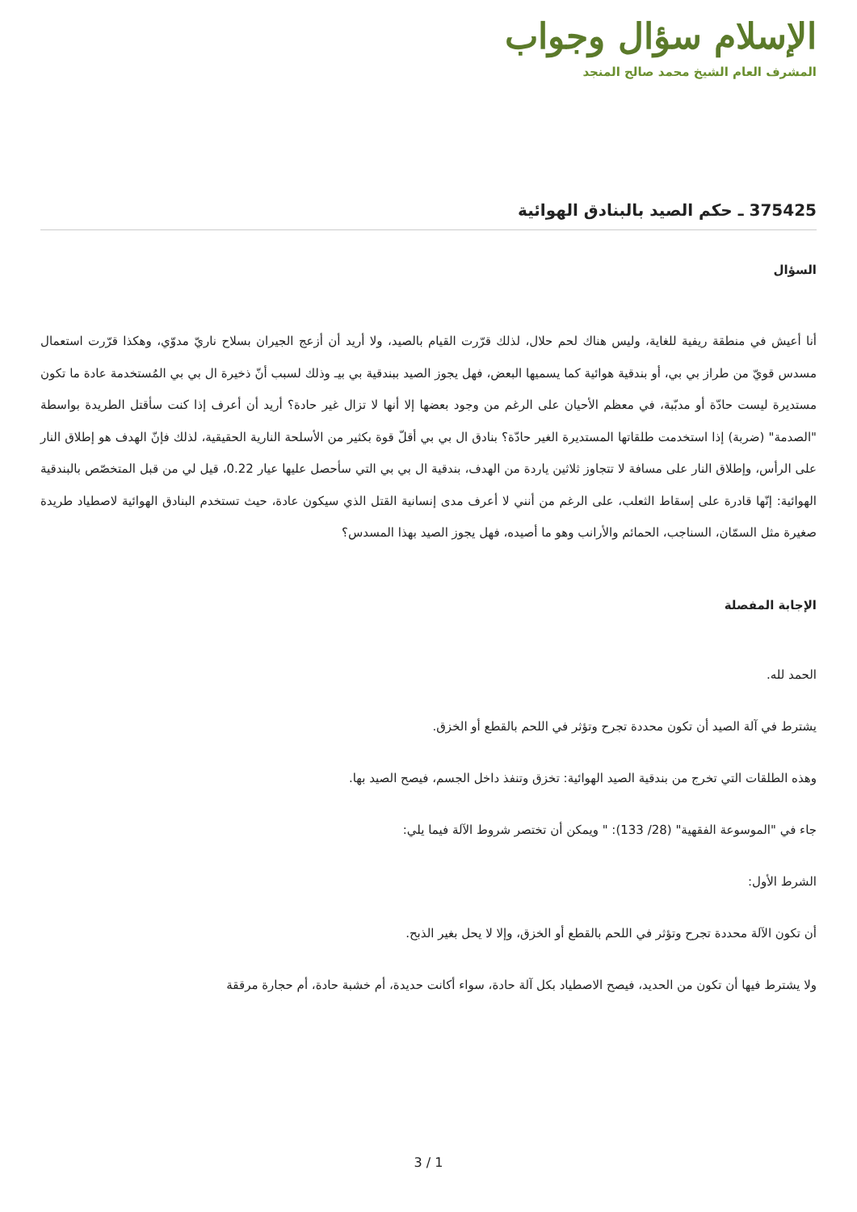الإسلام سؤال وجواب
المشرف العام الشيخ محمد صالح المنجد
375425 ـ حكم الصيد بالبنادق الهوائية
السؤال
أنا أعيش في منطقة ريفية للغاية، وليس هناك لحم حلال، لذلك قرّرت القيام بالصيد، ولا أريد أن أزعج الجيران بسلاح ناريّ مدوّي، وهكذا قرّرت استعمال مسدس قويّ من طراز بي بي، أو بندقية هوائية كما يسميها البعض، فهل يجوز الصيد ببندقية بي بيـ وذلك لسبب أنّ ذخيرة ال بي بي المُستخدمة عادة ما تكون مستديرة ليست حادّة أو مدبّبة، في معظم الأحيان على الرغم من وجود بعضها إلا أنها لا تزال غير حادة؟ أريد أن أعرف إذا كنت سأقتل الطريدة بواسطة "الصدمة" (ضربة) إذا استخدمت طلقاتها المستديرة الغير حادّة؟ بنادق ال بي بي أقلّ قوة بكثير من الأسلحة النارية الحقيقية، لذلك فإنّ الهدف هو إطلاق النار على الرأس، وإطلاق النار على مسافة لا تتجاوز ثلاثين ياردة من الهدف، بندقية ال بي بي التي سأحصل عليها عيار 0.22، قيل لي من قبل المتخصّص بالبندقية الهوائية: إنّها قادرة على إسقاط الثعلب، على الرغم من أنني لا أعرف مدى إنسانية القتل الذي سيكون عادة، حيث تستخدم البنادق الهوائية لاصطياد طريدة صغيرة مثل السمّان، السناجب، الحمائم والأرانب وهو ما أصيده، فهل يجوز الصيد بهذا المسدس؟
الإجابة المفصلة
الحمد لله.
يشترط في آلة الصيد أن تكون محددة تجرح وتؤثر في اللحم بالقطع أو الخزق.
وهذه الطلقات التي تخرج من بندقية الصيد الهوائية: تخزق وتنفذ داخل الجسم، فيصح الصيد بها.
جاء في "الموسوعة الفقهية" (28/ 133): " ويمكن أن تختصر شروط الآلة فيما يلي:
الشرط الأول:
أن تكون الآلة محددة تجرح وتؤثر في اللحم بالقطع أو الخزق، وإلا لا يحل بغير الذبح.
ولا يشترط فيها أن تكون من الحديد، فيصح الاصطياد بكل آلة حادة، سواء أكانت حديدة، أم خشبة حادة، أم حجارة مرققة
3 / 1